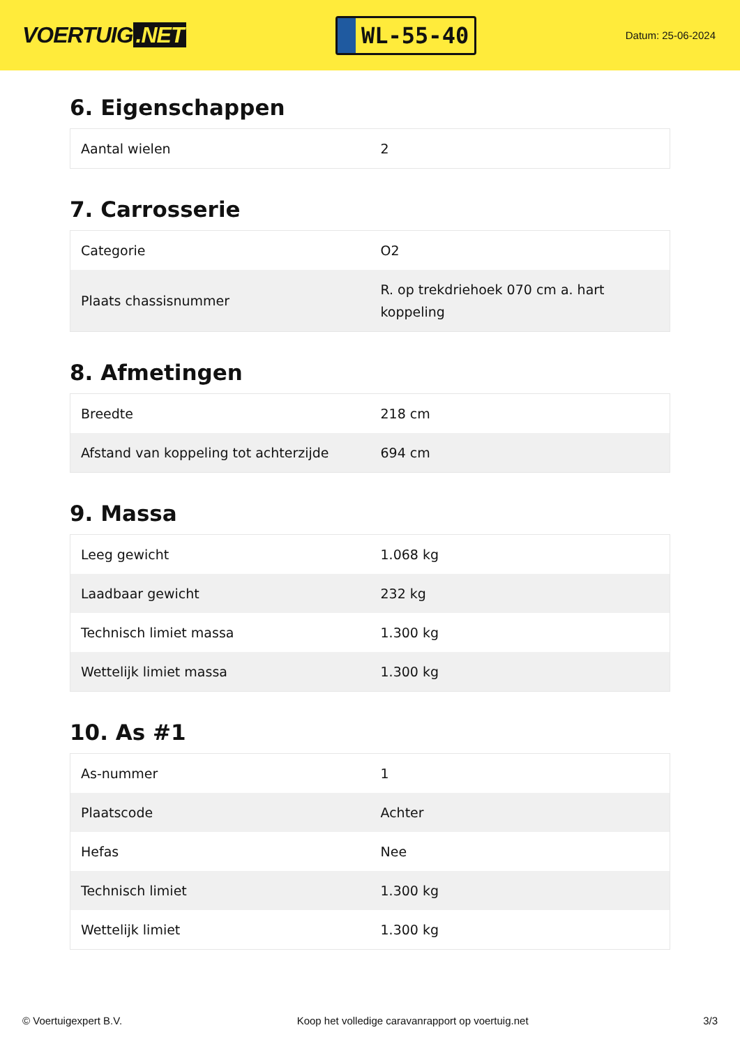VOERTUIG.NET
WL-55-40
Datum: 25-06-2024
6. Eigenschappen
| Aantal wielen | 2 |
7. Carrosserie
| Categorie | O2 |
| Plaats chassisnummer | R. op trekdriehoek 070 cm a. hart koppeling |
8. Afmetingen
| Breedte | 218 cm |
| Afstand van koppeling tot achterzijde | 694 cm |
9. Massa
| Leeg gewicht | 1.068 kg |
| Laadbaar gewicht | 232 kg |
| Technisch limiet massa | 1.300 kg |
| Wettelijk limiet massa | 1.300 kg |
10. As #1
| As-nummer | 1 |
| Plaatscode | Achter |
| Hefas | Nee |
| Technisch limiet | 1.300 kg |
| Wettelijk limiet | 1.300 kg |
© Voertuigexpert B.V. Koop het volledige caravanrapport op voertuig.net 3/3